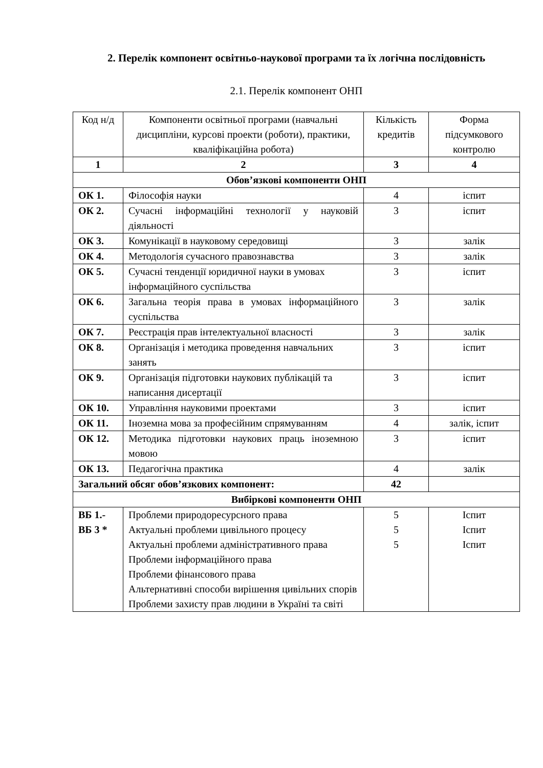2. Перелік компонент освітньо-наукової програми та їх логічна послідовність
2.1. Перелік компонент ОНП
| Код н/д | Компоненти освітньої програми (навчальні дисципліни, курсові проекти (роботи), практики, кваліфікаційна робота) | Кількість кредитів | Форма підсумкового контролю |
| --- | --- | --- | --- |
| 1 | 2 | 3 | 4 |
| Обов’язкові компоненти ОНП | | | |
| ОК 1. | Філософія науки | 4 | іспит |
| ОК 2. | Сучасні інформаційні технології у науковій діяльності | 3 | іспит |
| ОК 3. | Комунікації в науковому середовищі | 3 | залік |
| ОК 4. | Методологія сучасного правознавства | 3 | залік |
| ОК 5. | Сучасні тенденції юридичної науки в умовах інформаційного суспільства | 3 | іспит |
| ОК 6. | Загальна теорія права в умовах інформаційного суспільства | 3 | залік |
| ОК 7. | Реєстрація прав інтелектуальної власності | 3 | залік |
| ОК 8. | Організація і методика проведення навчальних занять | 3 | іспит |
| ОК 9. | Організація підготовки наукових публікацій та написання дисертації | 3 | іспит |
| ОК 10. | Управління науковими проектами | 3 | іспит |
| ОК 11. | Іноземна мова за професійним спрямуванням | 4 | залік, іспит |
| ОК 12. | Методика підготовки наукових праць іноземною мовою | 3 | іспит |
| ОК 13. | Педагогічна практика | 4 | залік |
| Загальний обсяг обов’язкових компонент: | | 42 | |
| Вибіркові компоненти ОНП | | | |
| ВБ 1.- ВБ 3 * | Проблеми природоресурсного права Актуальні проблеми цивільного процесу Актуальні проблеми адміністративного права Проблеми інформаційного права Проблеми фінансового права Альтернативні способи вирішення цивільних спорів Проблеми захисту прав людини в Україні та світі | 5 5 5 | Іспит Іспит Іспит |